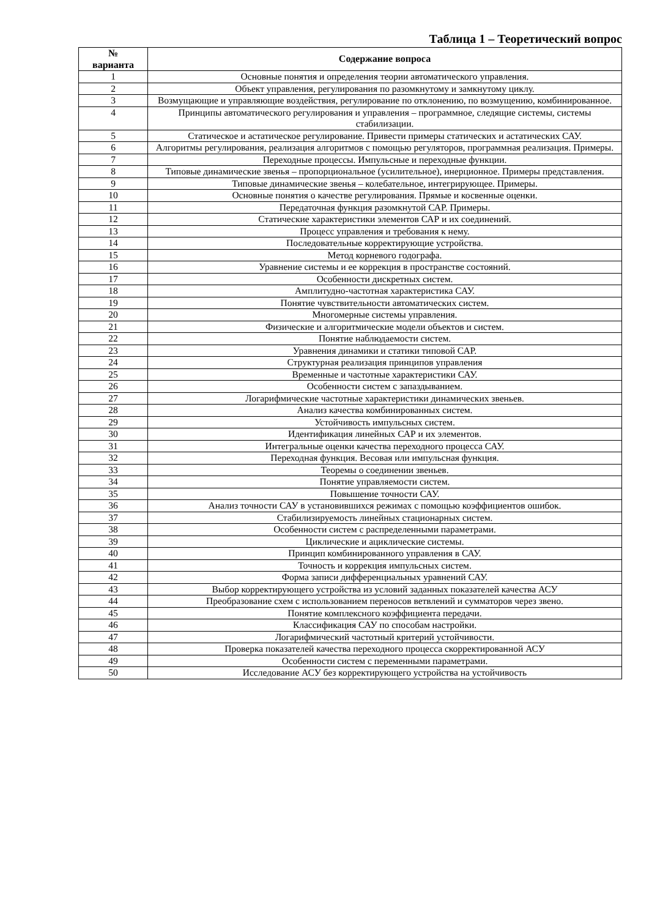Таблица 1 – Теоретический вопрос
| № варианта | Содержание вопроса |
| --- | --- |
| 1 | Основные понятия и определения теории автоматического управления. |
| 2 | Объект управления, регулирования по разомкнутому и замкнутому циклу. |
| 3 | Возмущающие и управляющие воздействия, регулирование по отклонению, по возмущению, комбинированное. |
| 4 | Принципы автоматического регулирования и управления – программное, следящие системы, системы стабилизации. |
| 5 | Статическое и астатическое регулирование. Привести примеры статических и астатических САУ. |
| 6 | Алгоритмы регулирования, реализация алгоритмов с помощью регуляторов, программная реализация. Примеры. |
| 7 | Переходные процессы. Импульсные и переходные функции. |
| 8 | Типовые динамические звенья – пропорциональное (усилительное), инерционное. Примеры представления. |
| 9 | Типовые динамические звенья – колебательное, интегрирующее. Примеры. |
| 10 | Основные понятия о качестве регулирования. Прямые и косвенные оценки. |
| 11 | Передаточная функция разомкнутой САР. Примеры. |
| 12 | Статические характеристики элементов САР и их соединений. |
| 13 | Процесс управления и требования к нему. |
| 14 | Последовательные корректирующие устройства. |
| 15 | Метод корневого годографа. |
| 16 | Уравнение системы и ее коррекция в пространстве состояний. |
| 17 | Особенности дискретных систем. |
| 18 | Амплитудно-частотная характеристика САУ. |
| 19 | Понятие чувствительности автоматических систем. |
| 20 | Многомерные системы управления. |
| 21 | Физические и алгоритмические модели объектов и систем. |
| 22 | Понятие наблюдаемости систем. |
| 23 | Уравнения динамики и статики типовой САР. |
| 24 | Структурная реализация принципов управления |
| 25 | Временные и частотные характеристики САУ. |
| 26 | Особенности систем с запаздыванием. |
| 27 | Логарифмические частотные характеристики динамических звеньев. |
| 28 | Анализ качества комбинированных систем. |
| 29 | Устойчивость импульсных систем. |
| 30 | Идентификация линейных САР и их элементов. |
| 31 | Интегральные оценки качества переходного процесса САУ. |
| 32 | Переходная функция. Весовая или импульсная функция. |
| 33 | Теоремы о соединении звеньев. |
| 34 | Понятие управляемости систем. |
| 35 | Повышение точности САУ. |
| 36 | Анализ точности САУ в установившихся режимах с помощью коэффициентов ошибок. |
| 37 | Стабилизируемость линейных стационарных систем. |
| 38 | Особенности систем с распределенными параметрами. |
| 39 | Циклические и ациклические системы. |
| 40 | Принцип комбинированного управления в САУ. |
| 41 | Точность и коррекция импульсных систем. |
| 42 | Форма записи дифференциальных уравнений САУ. |
| 43 | Выбор корректирующего устройства из условий заданных показателей качества АСУ |
| 44 | Преобразование схем с использованием переносов ветвлений и сумматоров через звено. |
| 45 | Понятие комплексного коэффициента передачи. |
| 46 | Классификация САУ по способам настройки. |
| 47 | Логарифмический частотный критерий устойчивости. |
| 48 | Проверка показателей качества переходного процесса скорректированной АСУ |
| 49 | Особенности систем с переменными параметрами. |
| 50 | Исследование АСУ без корректирующего устройства на устойчивость |